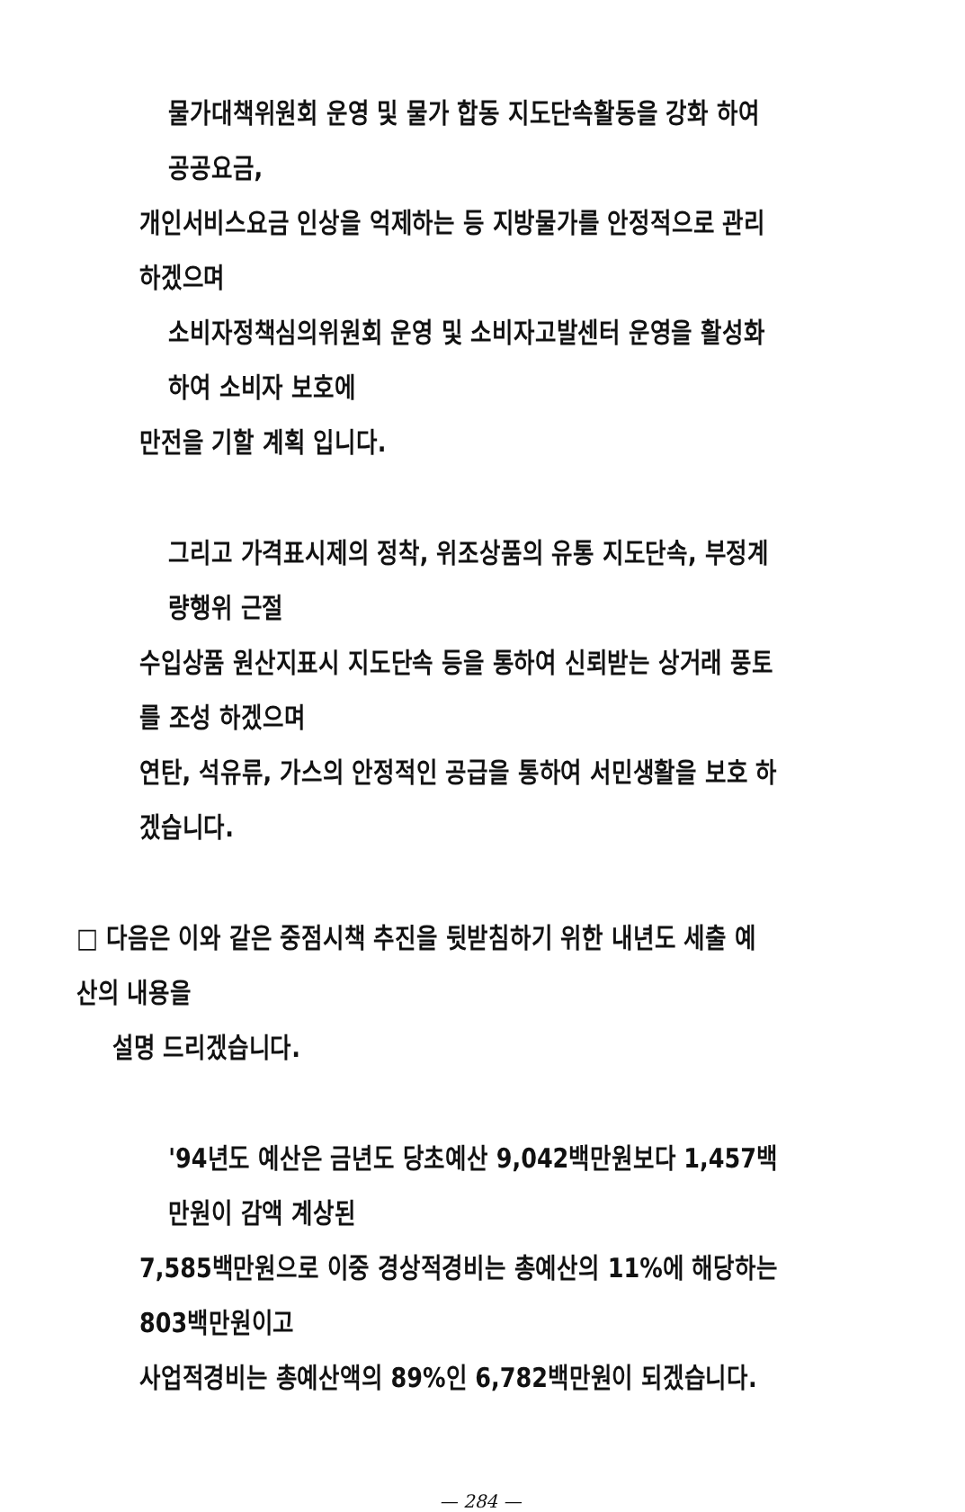물가대책위원회 운영 및 물가 합동 지도단속활동을 강화 하여 공공요금,
개인서비스요금 인상을 억제하는 등 지방물가를 안정적으로 관리 하겠으며
소비자정책심의위원회 운영 및 소비자고발센터 운영을 활성화하여 소비자 보호에
만전을 기할 계획 입니다.
그리고 가격표시제의 정착, 위조상품의 유통 지도단속, 부정계량행위 근절
수입상품 원산지표시 지도단속 등을 통하여 신뢰받는 상거래 풍토를 조성 하겠으며
연탄, 석유류, 가스의 안정적인 공급을 통하여 서민생활을 보호 하겠습니다.
□ 다음은 이와 같은 중점시책 추진을 뒷받침하기 위한 내년도 세출 예산의 내용을
설명 드리겠습니다.
'94년도 예산은 금년도 당초예산 9,042백만원보다 1,457백만원이 감액 계상된
7,585백만원으로 이중 경상적경비는 총예산의 11%에 해당하는 803백만원이고
사업적경비는 총예산액의 89%인 6,782백만원이 되겠습니다.
— 284 —